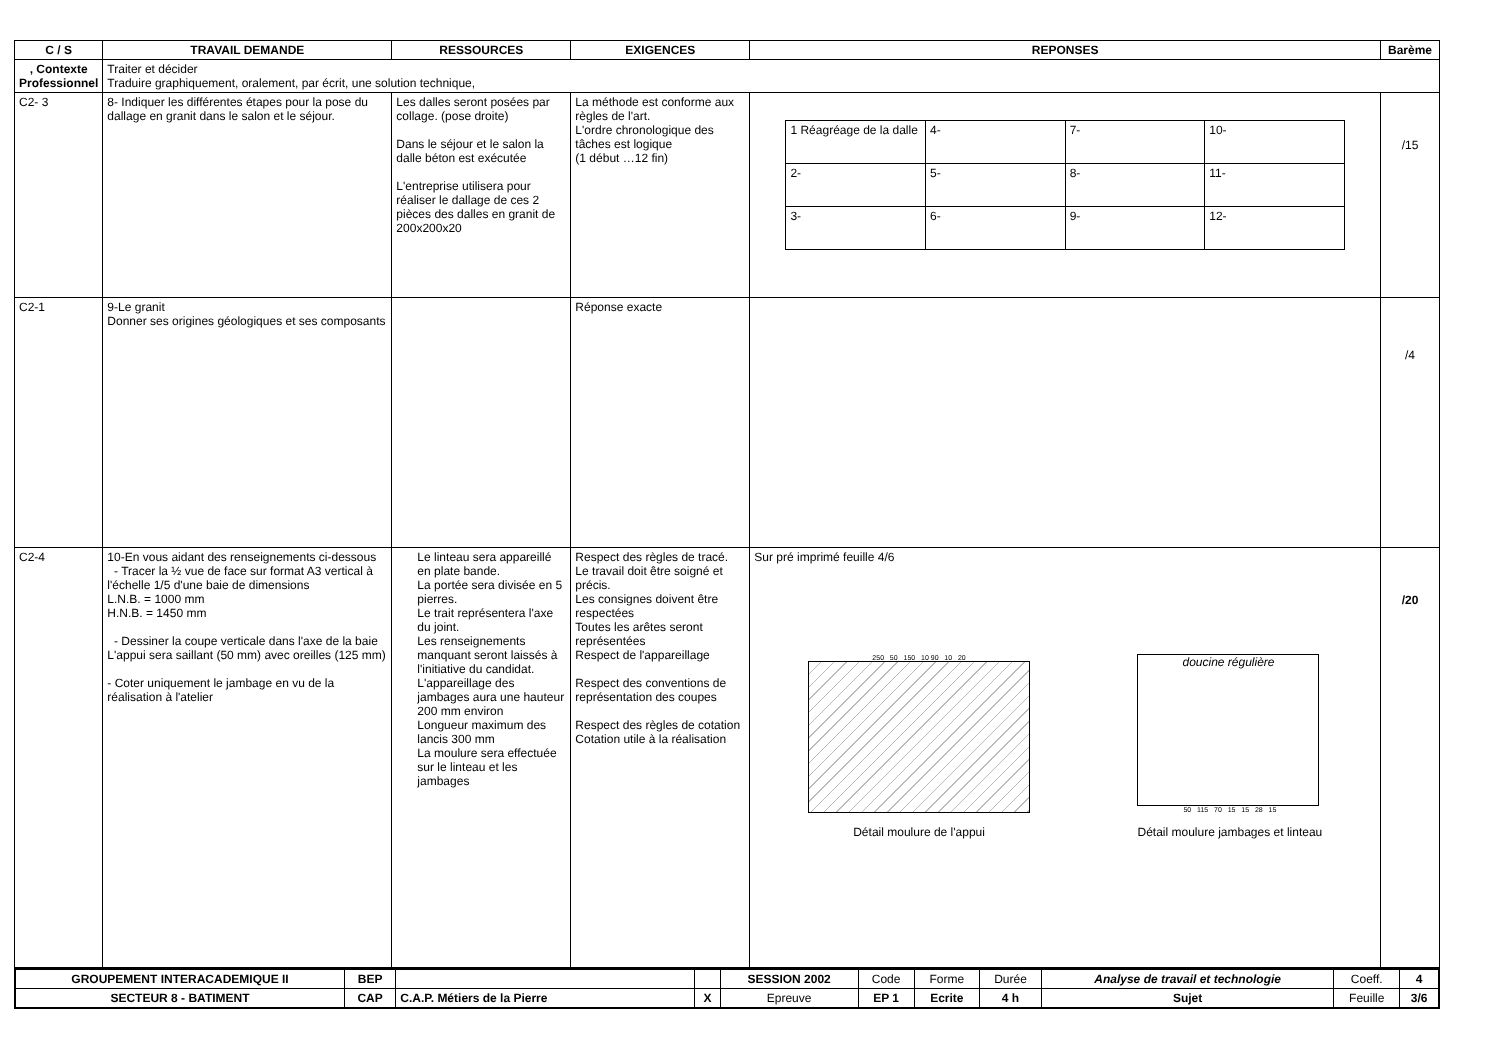| C / S | TRAVAIL DEMANDE | RESSOURCES | EXIGENCES | REPONSES | Barème |
| --- | --- | --- | --- | --- | --- |
| , Contexte Professionnel | Traiter et décider Traduire graphiquement, oralement, par écrit, une solution technique, | | | | |
| C2- 3 | 8- Indiquer les différentes étapes pour la pose du dallage en granit dans le salon et le séjour. | Les dalles seront posées par collage. (pose droite) Dans le séjour et le salon la dalle béton est exécutée L'entreprise utilisera pour réaliser le dallage de ces 2 pièces des dalles en granit de 200x200x20 | La méthode est conforme aux règles de l'art. L'ordre chronologique des tâches est logique (1 début …12 fin) | / 1 Réagréage de la dalle / 4- / 7- / 10- / / 2- / 5- / 8- / 11- / / 3- / 6- / 9- / 12- / | /15 |
| C2-1 | 9-Le granit Donner ses origines géologiques et ses composants | | Réponse exacte | | /4 |
| C2-4 | 10-En vous aidant des renseignements ci-dessous - Tracer la ½ vue de face sur format A3 vertical à l'échelle 1/5 d'une baie de dimensions L.N.B. = 1000 mm H.N.B. = 1450 mm - Dessiner la coupe verticale dans l'axe de la baie L'appui sera saillant (50 mm) avec oreilles (125 mm) - Coter uniquement le jambage en vu de la réalisation à l'atelier | Le linteau sera appareillé en plate bande. La portée sera divisée en 5 pierres. Le trait représentera l'axe du joint. Les renseignements manquant seront laissés à l'initiative du candidat. L'appareillage des jambages aura une hauteur 200 mm environ Longueur maximum des lancis 300 mm La moulure sera effectuée sur le linteau et les jambages | Respect des règles de tracé. Le travail doit être soigné et précis. Les consignes doivent être respectées Toutes les arêtes seront représentées Respect de l'appareillage Respect des conventions de représentation des coupes Respect des règles de cotation Cotation utile à la réalisation | Sur pré imprimé feuille 4/6 250 50 150 10 90 10 20 Détail moulure de l'appui doucine régulière 50 115 70 15 15 28 15 Détail moulure jambages et linteau | /20 |
| GROUPEMENT INTERACADEMIQUE II | BEP | | | SESSION 2002 | Code | Forme | Durée | Analyse de travail et technologie | Coeff. | 4 |
| SECTEUR 8 - BATIMENT | CAP | C.A.P. Métiers de la Pierre | X | Epreuve | EP 1 | Ecrite | 4 h | Sujet | Feuille | 3/6 |